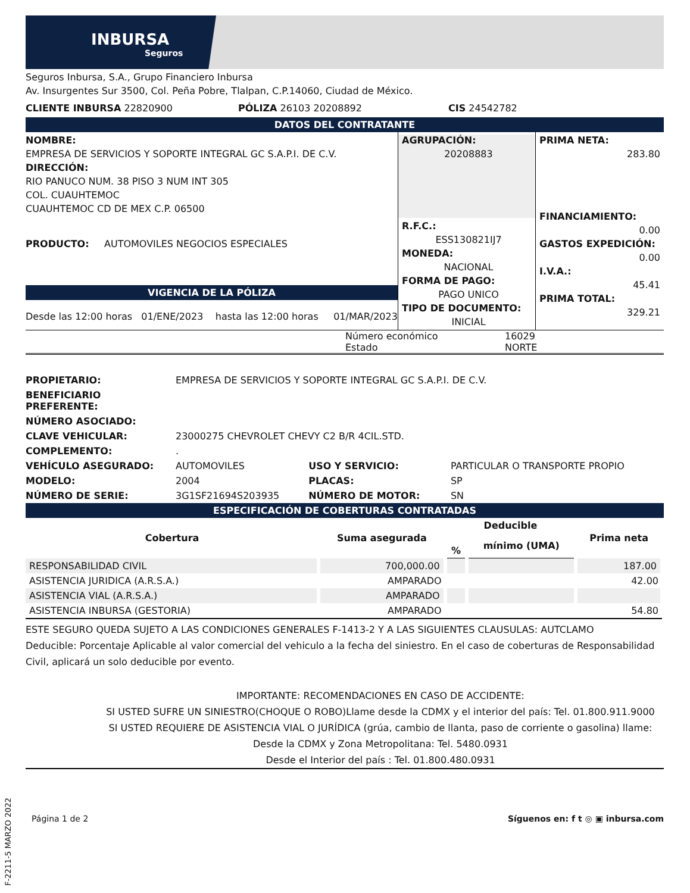INBURSA
Seguros
Seguros Inbursa, S.A., Grupo Financiero Inbursa
Av. Insurgentes Sur 3500, Col. Peña Pobre, Tlalpan, C.P.14060, Ciudad de México.
CLIENTE INBURSA 22820900 PÓLIZA 26103 20208892 CIS 24542782
DATOS DEL CONTRATANTE
NOMBRE:
EMPRESA DE SERVICIOS Y SOPORTE INTEGRAL GC S.A.P.I. DE C.V.
DIRECCIÓN:
RIO PANUCO NUM. 38 PISO 3 NUM INT 305
COL. CUAUHTEMOC
CUAUHTEMOC CD DE MEX C.P. 06500
PRODUCTO: AUTOMOVILES NEGOCIOS ESPECIALES
VIGENCIA DE LA PÓLIZA
Desde las 12:00 horas 01/ENE/2023 hasta las 12:00 horas 01/MAR/2023
AGRUPACIÓN:
20208883
R.F.C.:
ESS130821IJ7
MONEDA:
NACIONAL
FORMA DE PAGO:
PAGO UNICO
TIPO DE DOCUMENTO:
INICIAL
PRIMA NETA:
283.80
FINANCIAMIENTO:
0.00
GASTOS EXPEDICIÓN:
0.00
I.V.A.:
45.41
PRIMA TOTAL:
329.21
Número económico 16029
Estado NORTE
| PROPIETARIO: | EMPRESA DE SERVICIOS Y SOPORTE INTEGRAL GC S.A.P.I. DE C.V. | | |
| BENEFICIARIO PREFERENTE: | | | |
| NÚMERO ASOCIADO: | | | |
| CLAVE VEHICULAR: | 23000275 CHEVROLET CHEVY C2 B/R 4CIL.STD. | | |
| COMPLEMENTO: | . | | |
| VEHÍCULO ASEGURADO: | AUTOMOVILES | USO Y SERVICIO: | PARTICULAR O TRANSPORTE PROPIO |
| MODELO: | 2004 | PLACAS: | SP |
| NÚMERO DE SERIE: | 3G1SF21694S203935 | NÚMERO DE MOTOR: | SN |
ESPECIFICACIÓN DE COBERTURAS CONTRATADAS
| Cobertura | Suma asegurada | Deducible | | Prima neta |
| --- | --- | --- | --- | --- |
| | | % | mínimo (UMA) | |
| RESPONSABILIDAD CIVIL | 700,000.00 | | | 187.00 |
| ASISTENCIA JURIDICA (A.R.S.A.) | AMPARADO | | | 42.00 |
| ASISTENCIA VIAL (A.R.S.A.) | AMPARADO | | | |
| ASISTENCIA INBURSA (GESTORIA) | AMPARADO | | | 54.80 |
ESTE SEGURO QUEDA SUJETO A LAS CONDICIONES GENERALES F-1413-2 Y A LAS SIGUIENTES CLAUSULAS: AUTCLAMO
Deducible: Porcentaje Aplicable al valor comercial del vehiculo a la fecha del siniestro. En el caso de coberturas de Responsabilidad Civil, aplicará un solo deducible por evento.
IMPORTANTE: RECOMENDACIONES EN CASO DE ACCIDENTE:
SI USTED SUFRE UN SINIESTRO(CHOQUE O ROBO)Llame desde la CDMX y el interior del país: Tel. 01.800.911.9000
SI USTED REQUIERE DE ASISTENCIA VIAL O JURÍDICA (grúa, cambio de llanta, paso de corriente o gasolina) llame:
Desde la CDMX y Zona Metropolitana: Tel. 5480.0931
Desde el Interior del país : Tel. 01.800.480.0931
Página 1 de 2 Síguenos en: f t ◎ ▣ inbursa.com
F-2211-5 MARZO 2022